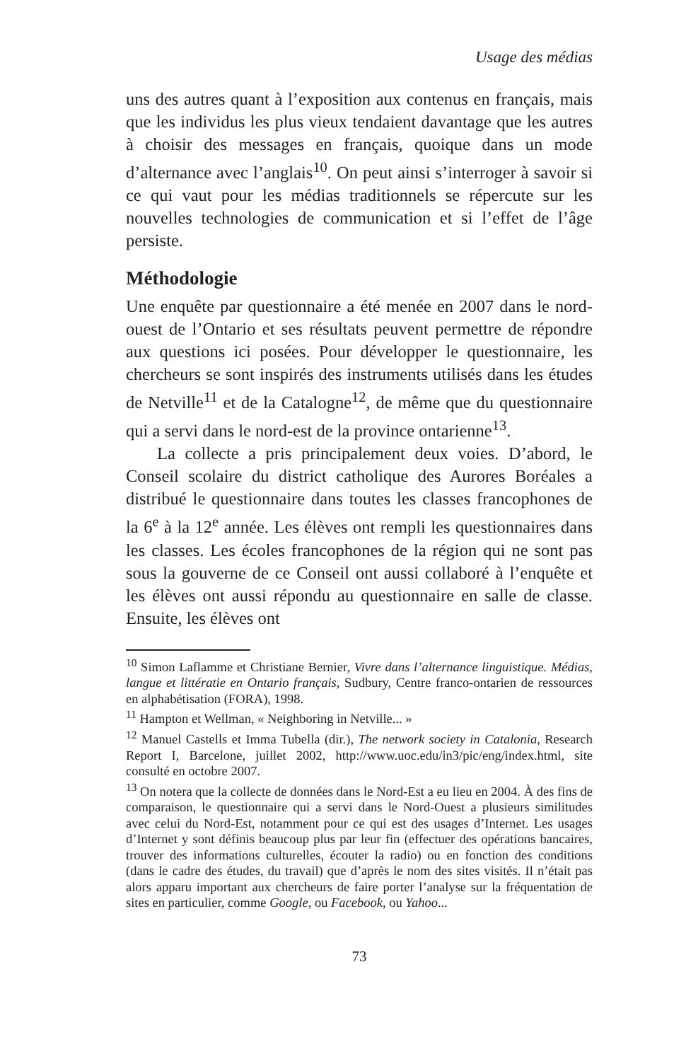Usage des médias
uns des autres quant à l’exposition aux contenus en français, mais que les individus les plus vieux tendaient davantage que les autres à choisir des messages en français, quoique dans un mode d’alternance avec l’anglais<sup>10</sup>. On peut ainsi s’interroger à savoir si ce qui vaut pour les médias traditionnels se répercute sur les nouvelles technologies de communication et si l’effet de l’âge persiste.
Méthodologie
Une enquête par questionnaire a été menée en 2007 dans le nord-ouest de l’Ontario et ses résultats peuvent permettre de répondre aux questions ici posées. Pour développer le questionnaire, les chercheurs se sont inspirés des instruments utilisés dans les études de Netville<sup>11</sup> et de la Catalogne<sup>12</sup>, de même que du questionnaire qui a servi dans le nord-est de la province ontarienne<sup>13</sup>.
La collecte a pris principalement deux voies. D’abord, le Conseil scolaire du district catholique des Aurores Boréales a distribué le questionnaire dans toutes les classes francophones de la 6<sup>e</sup> à la 12<sup>e</sup> année. Les élèves ont rempli les questionnaires dans les classes. Les écoles francophones de la région qui ne sont pas sous la gouverne de ce Conseil ont aussi collaboré à l’enquête et les élèves ont aussi répondu au questionnaire en salle de classe. Ensuite, les élèves ont
<sup>10</sup> Simon Laflamme et Christiane Bernier, Vivre dans l’alternance linguistique. Médias, langue et littératie en Ontario français, Sudbury, Centre franco-ontarien de ressources en alphabétisation (FORA), 1998.
<sup>11</sup> Hampton et Wellman, « Neighboring in Netville... »
<sup>12</sup> Manuel Castells et Imma Tubella (dir.), The network society in Catalonia, Research Report I, Barcelone, juillet 2002, http://www.uoc.edu/in3/pic/eng/index.html, site consulté en octobre 2007.
<sup>13</sup> On notera que la collecte de données dans le Nord-Est a eu lieu en 2004. À des fins de comparaison, le questionnaire qui a servi dans le Nord-Ouest a plusieurs similitudes avec celui du Nord-Est, notamment pour ce qui est des usages d’Internet. Les usages d’Internet y sont définis beaucoup plus par leur fin (effectuer des opérations bancaires, trouver des informations culturelles, écouter la radio) ou en fonction des conditions (dans le cadre des études, du travail) que d’après le nom des sites visités. Il n’était pas alors apparu important aux chercheurs de faire porter l’analyse sur la fréquentation de sites en particulier, comme Google, ou Facebook, ou Yahoo...
73